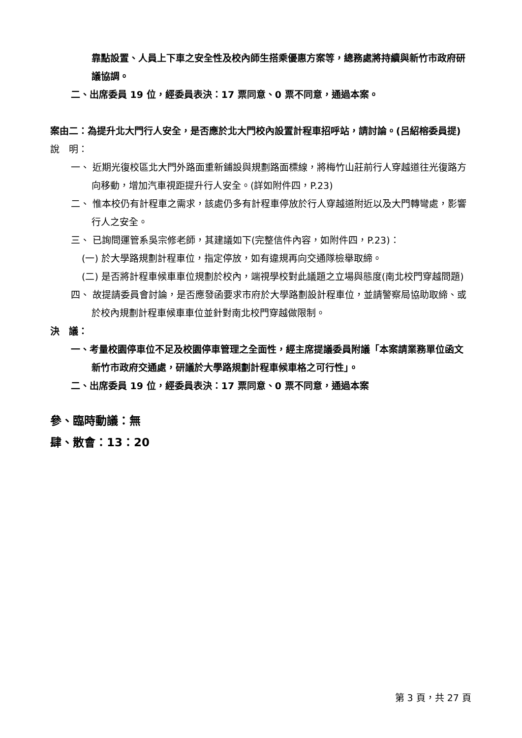靠點設置、人員上下車之安全性及校內師生搭乘優惠方案等，總務處將持續與新竹市政府研議協調。
二、出席委員 19 位，經委員表決：17 票同意、0 票不同意，通過本案。
案由二：為提升北大門行人安全，是否應於北大門校內設置計程車招呼站，請討論。(呂紹榕委員提)
說　明：
一、 近期光復校區北大門外路面重新鋪設與規劃路面標線，將梅竹山莊前行人穿越道往光復路方向移動，增加汽車視距提升行人安全。(詳如附件四，P.23)
二、 惟本校仍有計程車之需求，該處仍多有計程車停放於行人穿越道附近以及大門轉彎處，影響行人之安全。
三、 已詢問運管系吳宗修老師，其建議如下(完整信件內容，如附件四，P.23)：
(一) 於大學路規劃計程車位，指定停放，如有違規再向交通隊檢舉取締。
(二) 是否將計程車候車車位規劃於校內，端視學校對此議題之立場與態度(南北校門穿越問題)
四、 故提請委員會討論，是否應發函要求市府於大學路劃設計程車位，並請警察局協助取締、或於校內規劃計程車候車車位並針對南北校門穿越做限制。
決　議：
一、考量校園停車位不足及校園停車管理之全面性，經主席提議委員附議「本案請業務單位函文新竹市政府交通處，研議於大學路規劃計程車候車格之可行性」。
二、出席委員 19 位，經委員表決：17 票同意、0 票不同意，通過本案
參、臨時動議：無
肆、散會：13：20
第 3 頁，共 27 頁